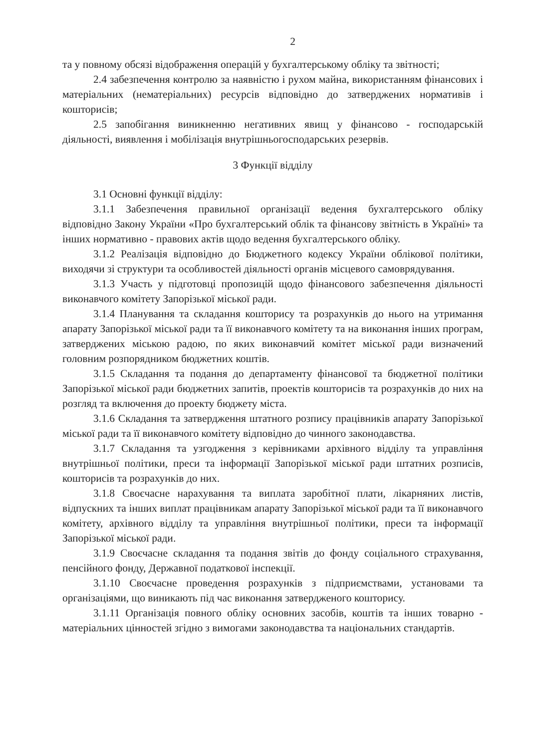2
та у повному обсязі відображення операцій у бухгалтерському обліку та звітності;
2.4 забезпечення контролю за наявністю і рухом майна, використанням фінансових і матеріальних (нематеріальних) ресурсів відповідно до затверджених нормативів і кошторисів;
2.5 запобігання виникненню негативних явищ у фінансово - господарській діяльності, виявлення і мобілізація внутрішньогосподарських резервів.
3 Функції відділу
3.1 Основні функції відділу:
3.1.1 Забезпечення правильної організації ведення бухгалтерського обліку відповідно Закону України «Про бухгалтерський облік та фінансову звітність в Україні» та інших нормативно - правових актів щодо ведення бухгалтерського обліку.
3.1.2 Реалізація відповідно до Бюджетного кодексу України облікової політики, виходячи зі структури та особливостей діяльності органів місцевого самоврядування.
3.1.3 Участь у підготовці пропозицій щодо фінансового забезпечення діяльності виконавчого комітету Запорізької міської ради.
3.1.4 Планування та складання кошторису та розрахунків до нього на утримання апарату Запорізької міської ради та її виконавчого комітету та на виконання інших програм, затверджених міською радою, по яких виконавчий комітет міської ради визначений головним розпорядником бюджетних коштів.
3.1.5 Складання та подання до департаменту фінансової та бюджетної політики Запорізької міської ради бюджетних запитів, проектів кошторисів та розрахунків до них на розгляд та включення до проекту бюджету міста.
3.1.6 Складання та затвердження штатного розпису працівників апарату Запорізької міської ради та її виконавчого комітету відповідно до чинного законодавства.
3.1.7 Складання та узгодження з керівниками архівного відділу та управління внутрішньої політики, преси та інформації Запорізької міської ради штатних розписів, кошторисів та розрахунків до них.
3.1.8 Своєчасне нарахування та виплата заробітної плати, лікарняних листів, відпускних та інших виплат працівникам апарату Запорізької міської ради та її виконавчого комітету, архівного відділу та управління внутрішньої політики, преси та інформації Запорізької міської ради.
3.1.9 Своєчасне складання та подання звітів до фонду соціального страхування, пенсійного фонду, Державної податкової інспекції.
3.1.10 Своєчасне проведення розрахунків з підприємствами, установами та організаціями, що виникають під час виконання затвердженого кошторису.
3.1.11 Організація повного обліку основних засобів, коштів та інших товарно - матеріальних цінностей згідно з вимогами законодавства та національних стандартів.